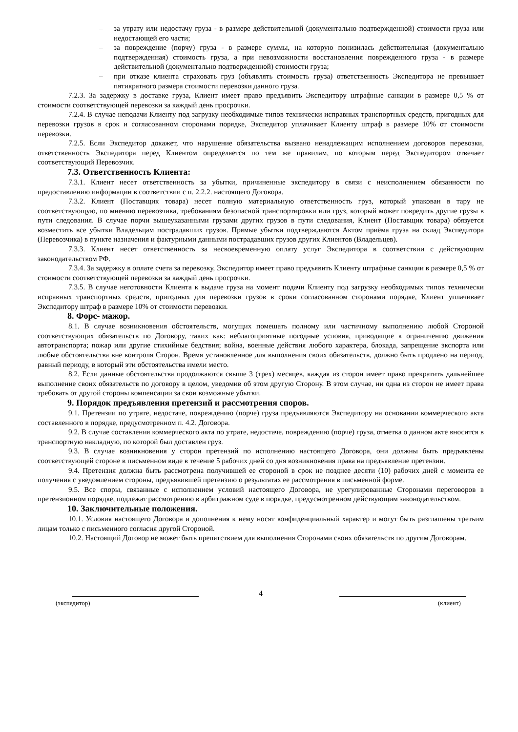– за утрату или недостачу груза - в размере действительной (документально подтвержденной) стоимости груза или недостающей его части;
– за повреждение (порчу) груза - в размере суммы, на которую понизилась действительная (документально подтвержденная) стоимость груза, а при невозможности восстановления поврежденного груза - в размере действительной (документально подтвержденной) стоимости груза;
– при отказе клиента страховать груз (объявлять стоимость груза) ответственность Экспедитора не превышает пятикратного размера стоимости перевозки данного груза.
7.2.3. За задержку в доставке груза, Клиент имеет право предъявить Экспедитору штрафные санкции в размере 0,5 % от стоимости соответствующей перевозки за каждый день просрочки.
7.2.4. В случае неподачи Клиенту под загрузку необходимые типов технически исправных транспортных средств, пригодных для перевозки грузов в срок и согласованном сторонами порядке, Экспедитор уплачивает Клиенту штраф в размере 10% от стоимости перевозки.
7.2.5. Если Экспедитор докажет, что нарушение обязательства вызвано ненадлежащим исполнением договоров перевозки, ответственность Экспедитора перед Клиентом определяется по тем же правилам, по которым перед Экспедитором отвечает соответствующий Перевозчик.
7.3. Ответственность Клиента:
7.3.1. Клиент несет ответственность за убытки, причиненные экспедитору в связи с неисполнением обязанности по предоставлению информации в соответствии с п. 2.2.2. настоящего Договора.
7.3.2. Клиент (Поставщик товара) несет полную материальную ответственность груз, который упакован в тару не соответствующую, по мнению перевозчика, требованиям безопасной транспортировки или груз, который может повредить другие грузы в пути следования. В случае порчи вышеуказанными грузами других грузов в пути следования, Клиент (Поставщик товара) обязуется возместить все убытки Владельцам пострадавших грузов. Прямые убытки подтверждаются Актом приёма груза на склад Экспедитора (Перевозчика) в пункте назначения и фактурными данными пострадавших грузов других Клиентов (Владельцев).
7.3.3. Клиент несет ответственность за несвоевременную оплату услуг Экспедитора в соответствии с действующим законодательством РФ.
7.3.4. За задержку в оплате счета за перевозку, Экспедитор имеет право предъявить Клиенту штрафные санкции в размере 0,5 % от стоимости соответствующей перевозки за каждый день просрочки.
7.3.5. В случае неготовности Клиента к выдаче груза на момент подачи Клиенту под загрузку необходимых типов технически исправных транспортных средств, пригодных для перевозки грузов в сроки согласованном сторонами порядке, Клиент уплачивает Экспедитору штраф в размере 10% от стоимости перевозки.
8. Форс- мажор.
8.1. В случае возникновения обстоятельств, могущих помешать полному или частичному выполнению любой Стороной соответствующих обязательств по Договору, таких как: неблагоприятные погодные условия, приводящие к ограничению движения автотранспорта; пожар или другие стихийные бедствия; война, военные действия любого характера, блокада, запрещение экспорта или любые обстоятельства вне контроля Сторон. Время установленное для выполнения своих обязательств, должно быть продлено на период, равный периоду, в который эти обстоятельства имели место.
8.2. Если данные обстоятельства продолжаются свыше 3 (трех) месяцев, каждая из сторон имеет право прекратить дальнейшее выполнение своих обязательств по договору в целом, уведомив об этом другую Сторону. В этом случае, ни одна из сторон не имеет права требовать от другой стороны компенсации за свои возможные убытки.
9. Порядок предъявления претензий и рассмотрения споров.
9.1. Претензии по утрате, недостаче, повреждению (порче) груза предъявляются Экспедитору на основании коммерческого акта составленного в порядке, предусмотренном п. 4.2. Договора.
9.2. В случае составления коммерческого акта по утрате, недостаче, повреждению (порче) груза, отметка о данном акте вносится в транспортную накладную, по которой был доставлен груз.
9.3. В случае возникновения у сторон претензий по исполнению настоящего Договора, они должны быть предъявлены соответствующей стороне в письменном виде в течение 5 рабочих дней со дня возникновения права на предъявление претензии.
9.4. Претензия должна быть рассмотрена получившей ее стороной в срок не позднее десяти (10) рабочих дней с момента ее получения с уведомлением стороны, предъявившей претензию о результатах ее рассмотрения в письменной форме.
9.5. Все споры, связанные с исполнением условий настоящего Договора, не урегулированные Сторонами переговоров в претензионном порядке, подлежат рассмотрению в арбитражном суде в порядке, предусмотренном действующим законодательством.
10. Заключительные положения.
10.1. Условия настоящего Договора и дополнения к нему носят конфиденциальный характер и могут быть разглашены третьим лицам только с письменного согласия другой Стороной.
10.2. Настоящий Договор не может быть препятствием для выполнения Сторонами своих обязательств по другим Договорам.
4
(экспедитор) (клиент)